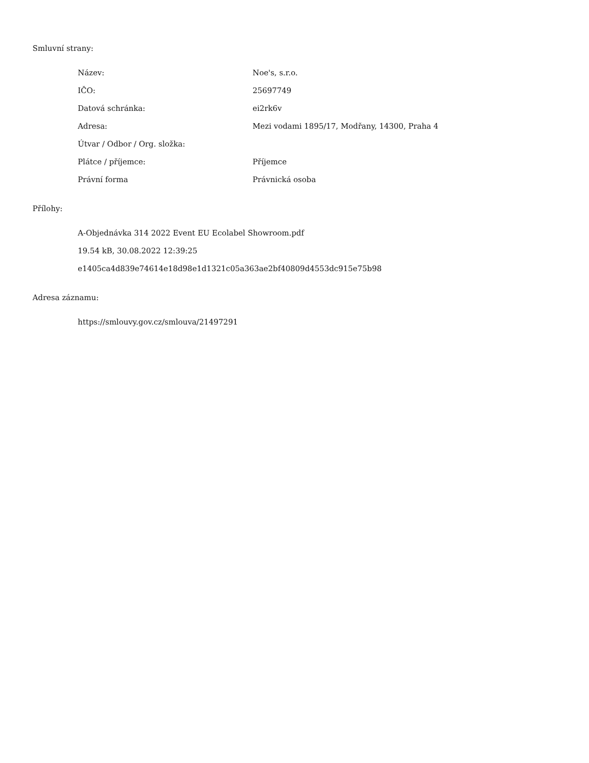Smluvní strany:
| Název: | Noe's, s.r.o. |
| IČO: | 25697749 |
| Datová schránka: | ei2rk6v |
| Adresa: | Mezi vodami 1895/17, Modřany, 14300, Praha 4 |
| Útvar / Odbor / Org. složka: | |
| Plátce / příjemce: | Příjemce |
| Právní forma | Právnická osoba |
Přílohy:
A-Objednávka 314 2022 Event EU Ecolabel Showroom.pdf
19.54 kB, 30.08.2022 12:39:25
e1405ca4d839e74614e18d98e1d1321c05a363ae2bf40809d4553dc915e75b98
Adresa záznamu:
https://smlouvy.gov.cz/smlouva/21497291